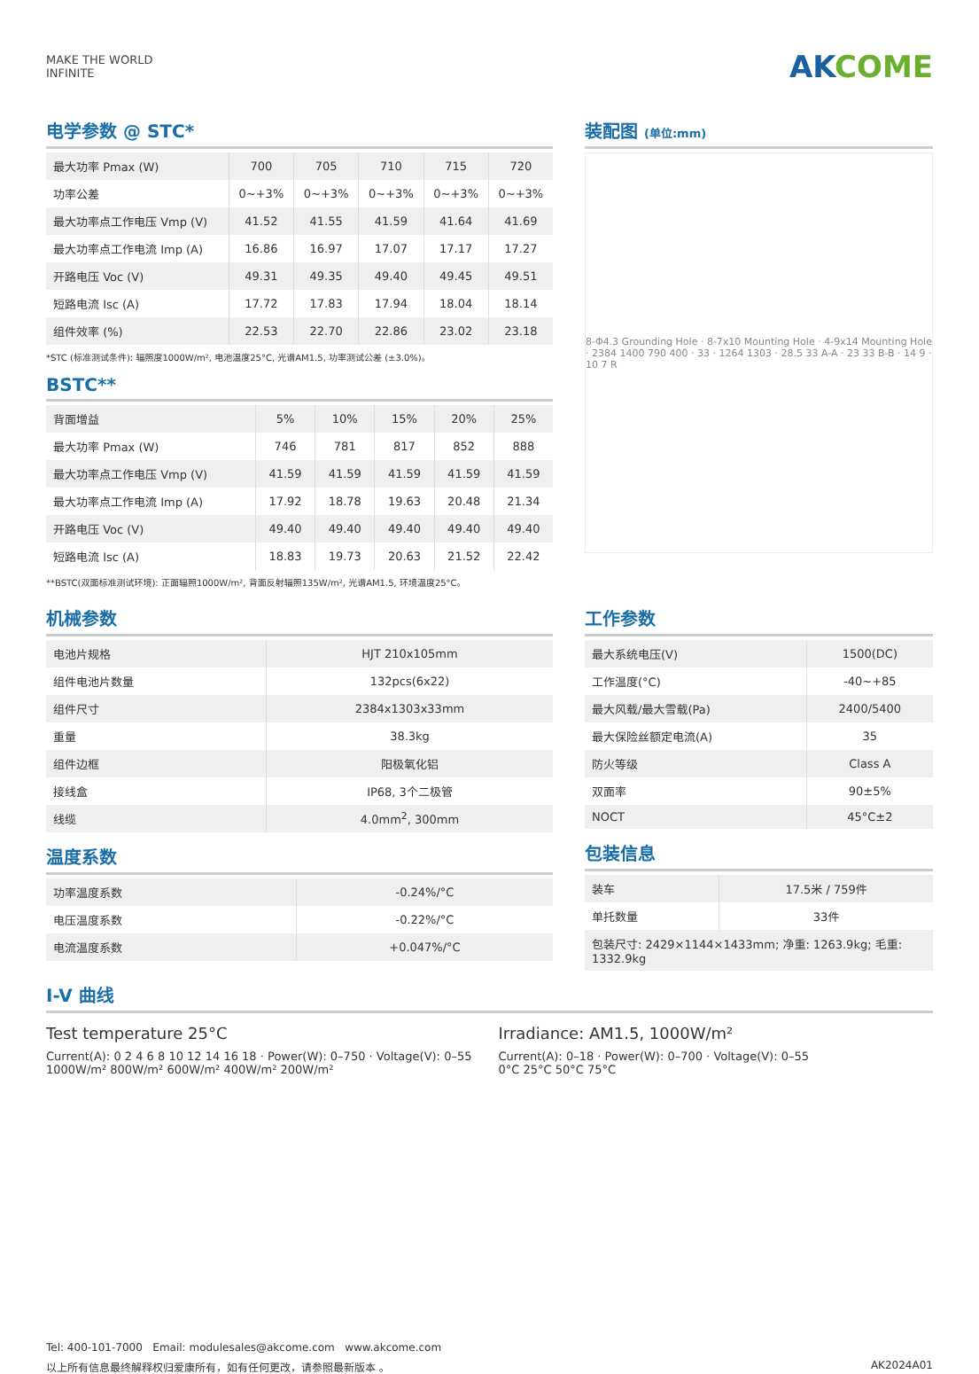MAKE THE WORLD
INFINITE
AKCOME
电学参数 @ STC*
| 最大功率 Pmax (W) | 700 | 705 | 710 | 715 | 720 |
| 功率公差 | 0~+3% | 0~+3% | 0~+3% | 0~+3% | 0~+3% |
| 最大功率点工作电压 Vmp (V) | 41.52 | 41.55 | 41.59 | 41.64 | 41.69 |
| 最大功率点工作电流 Imp (A) | 16.86 | 16.97 | 17.07 | 17.17 | 17.27 |
| 开路电压 Voc (V) | 49.31 | 49.35 | 49.40 | 49.45 | 49.51 |
| 短路电流 Isc (A) | 17.72 | 17.83 | 17.94 | 18.04 | 18.14 |
| 组件效率 (%) | 22.53 | 22.70 | 22.86 | 23.02 | 23.18 |
*STC (标准测试条件): 辐照度1000W/m², 电池温度25°C, 光谱AM1.5, 功率测试公差 (±3.0%)。
BSTC**
| 背面增益 | 5% | 10% | 15% | 20% | 25% |
| 最大功率 Pmax (W) | 746 | 781 | 817 | 852 | 888 |
| 最大功率点工作电压 Vmp (V) | 41.59 | 41.59 | 41.59 | 41.59 | 41.59 |
| 最大功率点工作电流 Imp (A) | 17.92 | 18.78 | 19.63 | 20.48 | 21.34 |
| 开路电压 Voc (V) | 49.40 | 49.40 | 49.40 | 49.40 | 49.40 |
| 短路电流 Isc (A) | 18.83 | 19.73 | 20.63 | 21.52 | 22.42 |
**BSTC(双面标准测试环境): 正面辐照1000W/m², 背面反射辐照135W/m², 光谱AM1.5, 环境温度25°C。
装配图 (单位:mm)
8-Φ4.3 Grounding Hole · 8-7x10 Mounting Hole · 4-9x14 Mounting Hole · 2384 1400 790 400 · 33 · 1264 1303 · 28.5 33 A-A · 23 33 B-B · 14 9 · 10 7 R
机械参数
| 电池片规格 | HJT 210x105mm |
| 组件电池片数量 | 132pcs(6x22) |
| 组件尺寸 | 2384x1303x33mm |
| 重量 | 38.3kg |
| 组件边框 | 阳极氧化铝 |
| 接线盒 | IP68, 3个二极管 |
| 线缆 | 4.0mm<sup>2</sup>, 300mm |
温度系数
| 功率温度系数 | -0.24%/°C |
| 电压温度系数 | -0.22%/°C |
| 电流温度系数 | +0.047%/°C |
工作参数
| 最大系统电压(V) | 1500(DC) |
| 工作温度(°C) | -40~+85 |
| 最大风载/最大雪载(Pa) | 2400/5400 |
| 最大保险丝额定电流(A) | 35 |
| 防火等级 | Class A |
| 双面率 | 90±5% |
| NOCT | 45°C±2 |
包装信息
| 装车 | 17.5米 / 759件 |
| 单托数量 | 33件 |
| 包装尺寸: 2429×1144×1433mm; 净重: 1263.9kg; 毛重: 1332.9kg | |
I-V 曲线
Test temperature 25°C
Current(A): 0 2 4 6 8 10 12 14 16 18 · Power(W): 0–750 · Voltage(V): 0–55
1000W/m² 800W/m² 600W/m² 400W/m² 200W/m²
Irradiance: AM1.5, 1000W/m²
Current(A): 0–18 · Power(W): 0–700 · Voltage(V): 0–55
0°C 25°C 50°C 75°C
Tel: 400-101-7000 Email: modulesales@akcome.com www.akcome.com
以上所有信息最终解释权归爱康所有，如有任何更改，请参照最新版本 。 AK2024A01